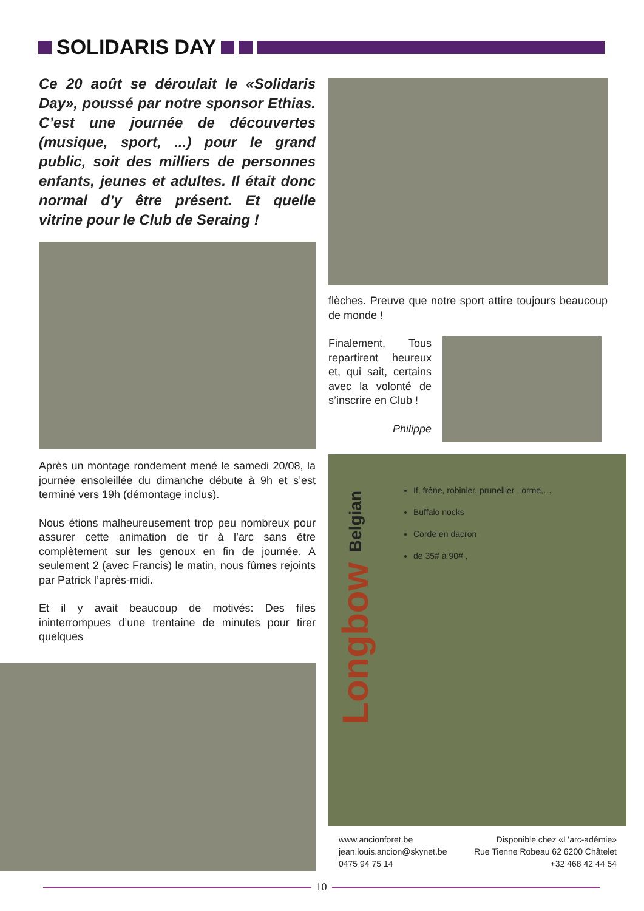SOLIDARIS DAY
Ce 20 août se déroulait le «Solidaris Day», poussé par notre sponsor Ethias. C’est une journée de découvertes (musique, sport, ...) pour le grand public, soit des milliers de personnes enfants, jeunes et adultes. Il était donc normal d’y être présent. Et quelle vitrine pour le Club de Seraing !
Après un montage rondement mené le samedi 20/08, la journée ensoleillée du dimanche débute à 9h et s’est terminé vers 19h (démontage inclus).
Nous étions malheureusement trop peu nombreux pour assurer cette animation de tir à l’arc sans être complètement sur les genoux en fin de journée. A seulement 2 (avec Francis) le matin, nous fûmes rejoints par Patrick l’après-midi.
Et il y avait beaucoup de motivés: Des files ininterrompues d’une trentaine de minutes pour tirer quelques
flèches. Preuve que notre sport attire toujours beaucoup de monde !
Finalement, Tous repartirent heureux et, qui sait, certains avec la volonté de s’inscrire en Club !
Philippe
Longbow Belgian
If, frêne, robinier, prunellier , orme,…
Buffalo nocks
Corde en dacron
de 35# à 90# ,
www.ancionforet.be
jean.louis.ancion@skynet.be
0475 94 75 14
Disponible chez «L’arc-adémie»
Rue Tienne Robeau 62 6200 Châtelet
+32 468 42 44 54
10